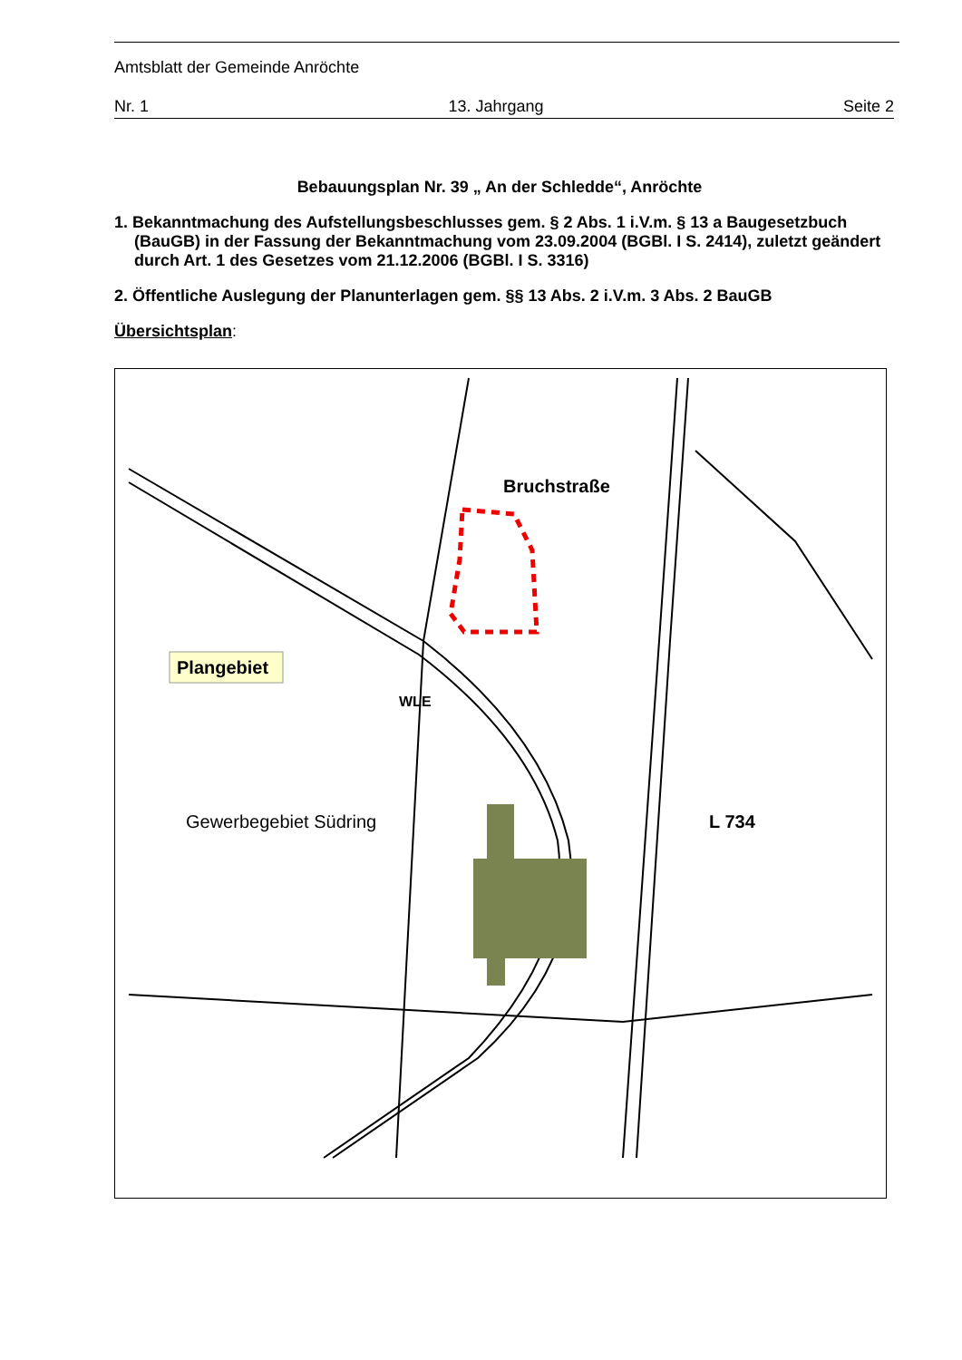Amtsblatt der Gemeinde Anröchte
Nr. 1 13. Jahrgang Seite 2
Bebauungsplan Nr. 39 „ An der Schledde“, Anröchte
1. Bekanntmachung des Aufstellungsbeschlusses gem. § 2 Abs. 1 i.V.m. § 13 a Baugesetz­buch (BauGB) in der Fassung der Bekanntmachung vom 23.09.2004 (BGBl. I S. 2414), zuletzt geändert durch Art. 1 des Gesetzes vom 21.12.2006 (BGBl. I S. 3316)
2. Öffentliche Auslegung der Planunterlagen gem. §§ 13 Abs. 2 i.V.m. 3 Abs. 2 BauGB
Übersichtsplan:
Plangebiet
Bruchstraße
WLE
Gewerbegebiet Südring L 734